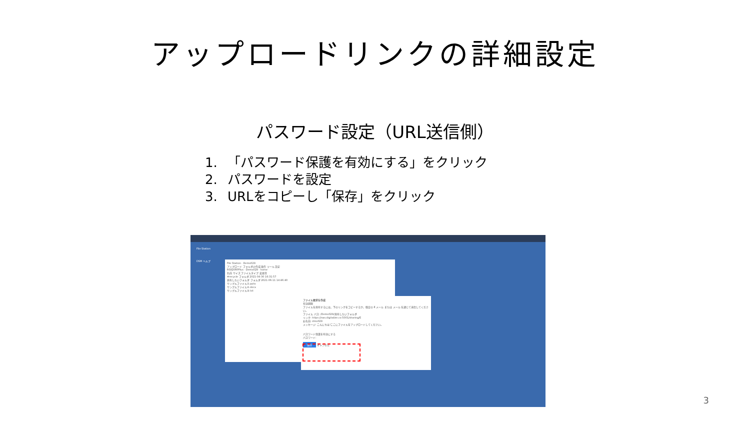アップロードリンクの詳細設定
パスワード設定（URL送信側）
1. 「パスワード保護を有効にする」をクリック
2. パスワードを設定
3. URLをコピーし「保存」をクリック
File Station
DSM ヘルプ
File Station · Demo029
アップロード フォルダの作成 操作 ツール 設定
RS820RPPlus · Demo029 · home
名前 サイズ ファイルタイプ 変更日
#recycle フォルダ 2021-04-30 16:31:57
共有したいフォルダ フォルダ 2021-06-11 14:46:40
サンプルファイル①.pptx
サンプルファイル②.docx
サンプルファイル③.txt
ファイル要求を作成
有効期限
ファイルを共有するには、下のリンクをコピーするか、既定の E メール または メール を通じて送信してください。
ファイル パス: /Demo029/共有したいフォルダ
リンク: https://nas.digitalize.co:5001/sharing/E
お名前: dmo029
メッセージ: こんにちは!ここにファイルをアップロードしてください。
パスワード保護を有効にする
パスワード:
保存 キャンセル
3